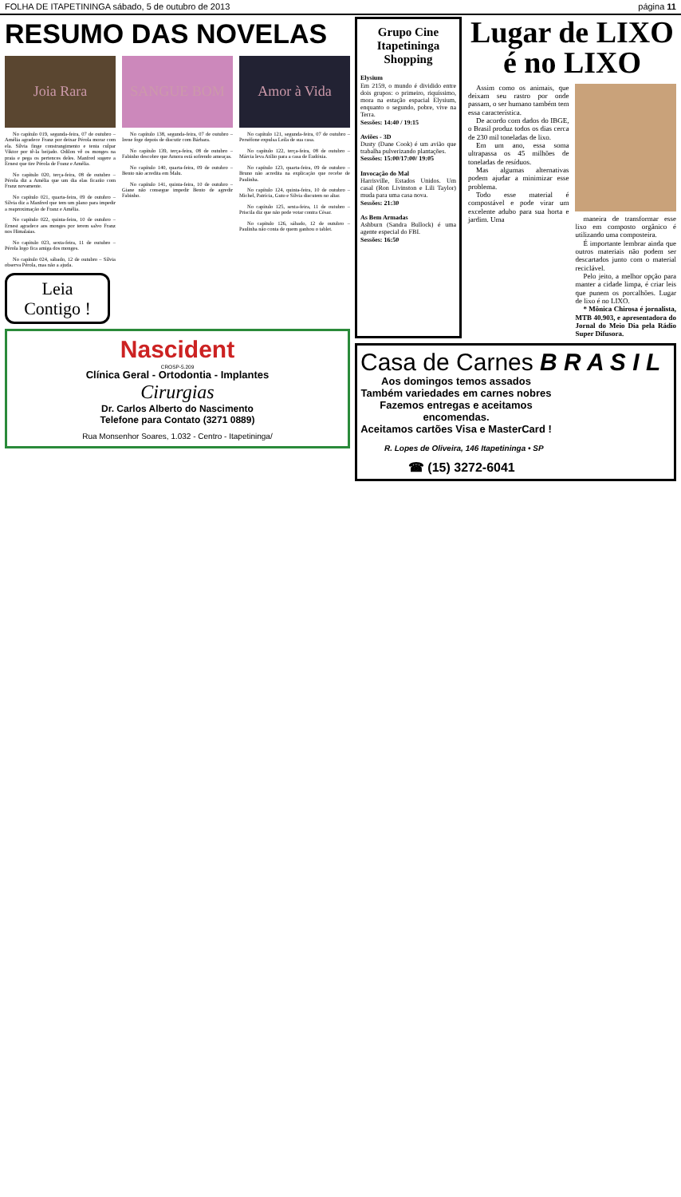FOLHA DE ITAPETININGA sábado, 5 de outubro de 2013 página 11
RESUMO DAS NOVELAS
Joia Rara
No capítulo 019, segunda-feira, 07 de outubro – Amélia agradece Franz por deixar Pérola morar com ela. Sílvia finge constrangimento e tenta culpar Viktor por tê-la beijado. Odilon vê os monges na praia e pega os pertences deles. Manfred sugere a Ernest que tire Pérola de Franz e Amélia.
No capítulo 020, terça-feira, 08 de outubro – Pérola diz a Amélia que um dia elas ficarão com Franz novamente.
No capítulo 021, quarta-feira, 09 de outubro – Sílvia diz a Manfred que tem um plano para impedir a reaproximação de Franz e Amélia.
No capítulo 022, quinta-feira, 10 de outubro – Ernest agradece aos monges por terem salvo Franz nos Himalaias.
No capítulo 023, sexta-feira, 11 de outubro – Pérola logo fica amiga dos monges.
No capítulo 024, sábado, 12 de outubro – Sílvia observa Pérola, mas não a ajuda.
Leia Contigo !
SANGUE BOM
No capítulo 138, segunda-feira, 07 de outubro – Irene foge depois de discutir com Bárbara.
No capítulo 139, terça-feira, 08 de outubro – Fabinho descobre que Amora está sofrendo ameaças.
No capítulo 140, quarta-feira, 09 de outubro – Bento não acredita em Malu.
No capítulo 141, quinta-feira, 10 de outubro – Giane não consegue impedir Bento de agredir Fabinho.
Amor à Vida
No capítulo 121, segunda-feira, 07 de outubro – Perséfone expulsa Leila de sua casa.
No capítulo 122, terça-feira, 08 de outubro – Márcia leva Atílio para a casa de Eudóxia.
No capítulo 123, quarta-feira, 09 de outubro – Bruno não acredita na explicação que recebe de Paulinha.
No capítulo 124, quinta-feira, 10 de outubro – Michel, Patrícia, Guto e Silvia discutem no altar.
No capítulo 125, sexta-feira, 11 de outubro – Priscila diz que não pode votar contra César.
No capítulo 126, sábado, 12 de outubro – Paulinha não conta de quem ganhou o tablet.
Nascident
CROSP-5.209
Clínica Geral - Ortodontia - Implantes
Cirurgias
Dr. Carlos Alberto do Nascimento
Telefone para Contato (3271 0889)
Rua Monsenhor Soares, 1.032 - Centro - Itapetininga/
Grupo Cine Itapetininga Shopping
Elysium
Em 2159, o mundo é dividido entre dois grupos: o primeiro, riquíssimo, mora na estação espacial Elysium, enquanto o segundo, pobre, vive na Terra.
Sessões: 14:40 / 19:15
Aviões - 3D
Dusty (Dane Cook) é um avião que trabalha pulverizando plantações.
Sessões: 15:00/17:00/ 19:05
Invocação do Mal
Harrisville, Estados Unidos. Um casal (Ron Livinston e Lili Taylor) muda para uma casa nova.
Sessões: 21:30
As Bem Armadas
Ashburn (Sandra Bullock) é uma agente especial do FBI.
Sessões: 16:50
Lugar de LIXO é no LIXO
Assim como os animais, que deixam seu rastro por onde passam, o ser humano também tem essa característica.
De acordo com dados do IBGE, o Brasil produz todos os dias cerca de 230 mil toneladas de lixo.
Em um ano, essa soma ultrapassa os 45 milhões de toneladas de resíduos.
Mas algumas alternativas podem ajudar a minimizar esse problema.
Todo esse material é compostável e pode virar um excelente adubo para sua horta e jardim. Uma
maneira de transformar esse lixo em composto orgânico é utilizando uma composteira.
É importante lembrar ainda que outros materiais não podem ser descartados junto com o material reciclável.
Pelo jeito, a melhor opção para manter a cidade limpa, é criar leis que punem os porcalhões. Lugar de lixo é no LIXO.
* Mônica Chirosa é jornalista, MTB 40.903, e apresentadora do Jornal do Meio Dia pela Rádio Super Difusora.
Casa de Carnes B R A S I L
Aos domingos temos assados
Também variedades em carnes nobres
Fazemos entregas e aceitamos encomendas.
Aceitamos cartões Visa e MasterCard !
R. Lopes de Oliveira, 146 Itapetininga • SP
☎ (15) 3272-6041